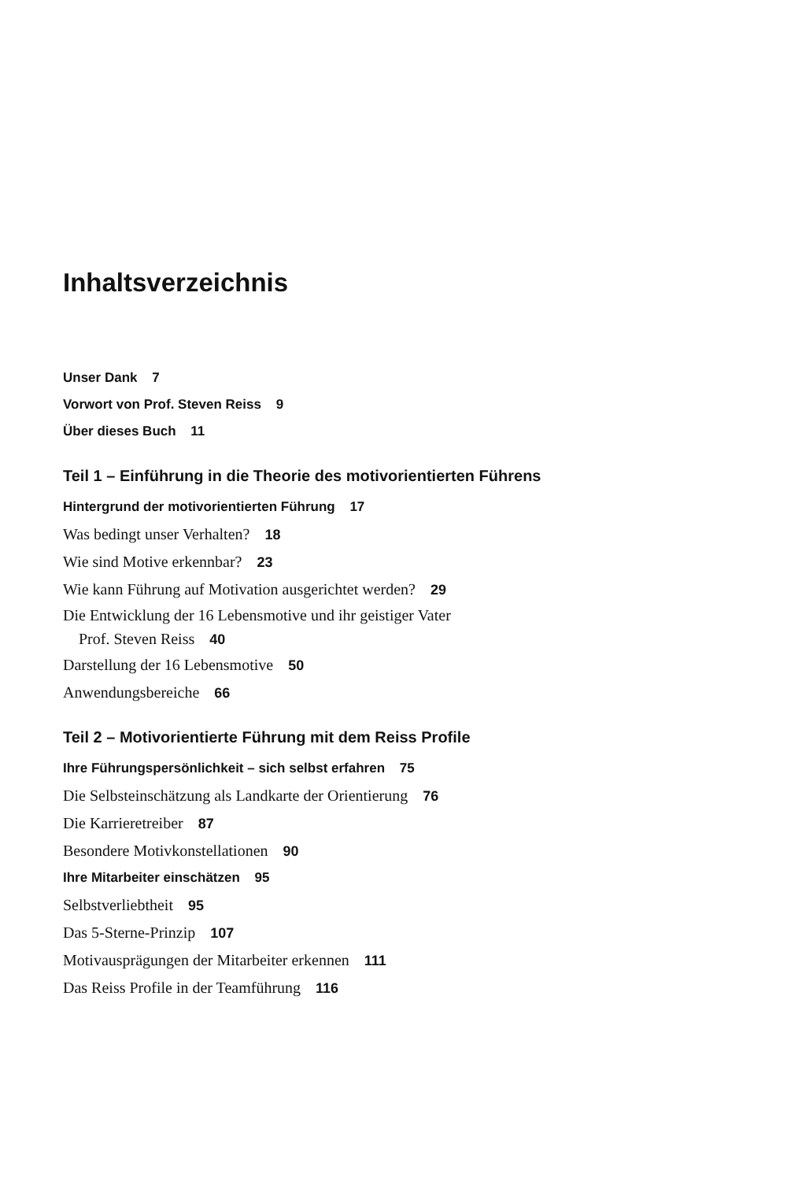Inhaltsverzeichnis
Unser Dank 7
Vorwort von Prof. Steven Reiss 9
Über dieses Buch 11
Teil 1 – Einführung in die Theorie des motivorientierten Führens
Hintergrund der motivorientierten Führung 17
Was bedingt unser Verhalten? 18
Wie sind Motive erkennbar? 23
Wie kann Führung auf Motivation ausgerichtet werden? 29
Die Entwicklung der 16 Lebensmotive und ihr geistiger Vater
Prof. Steven Reiss 40
Darstellung der 16 Lebensmotive 50
Anwendungsbereiche 66
Teil 2 – Motivorientierte Führung mit dem Reiss Profile
Ihre Führungspersönlichkeit – sich selbst erfahren 75
Die Selbsteinschätzung als Landkarte der Orientierung 76
Die Karrieretreiber 87
Besondere Motivkonstellationen 90
Ihre Mitarbeiter einschätzen 95
Selbstverliebtheit 95
Das 5-Sterne-Prinzip 107
Motivausprägungen der Mitarbeiter erkennen 111
Das Reiss Profile in der Teamführung 116